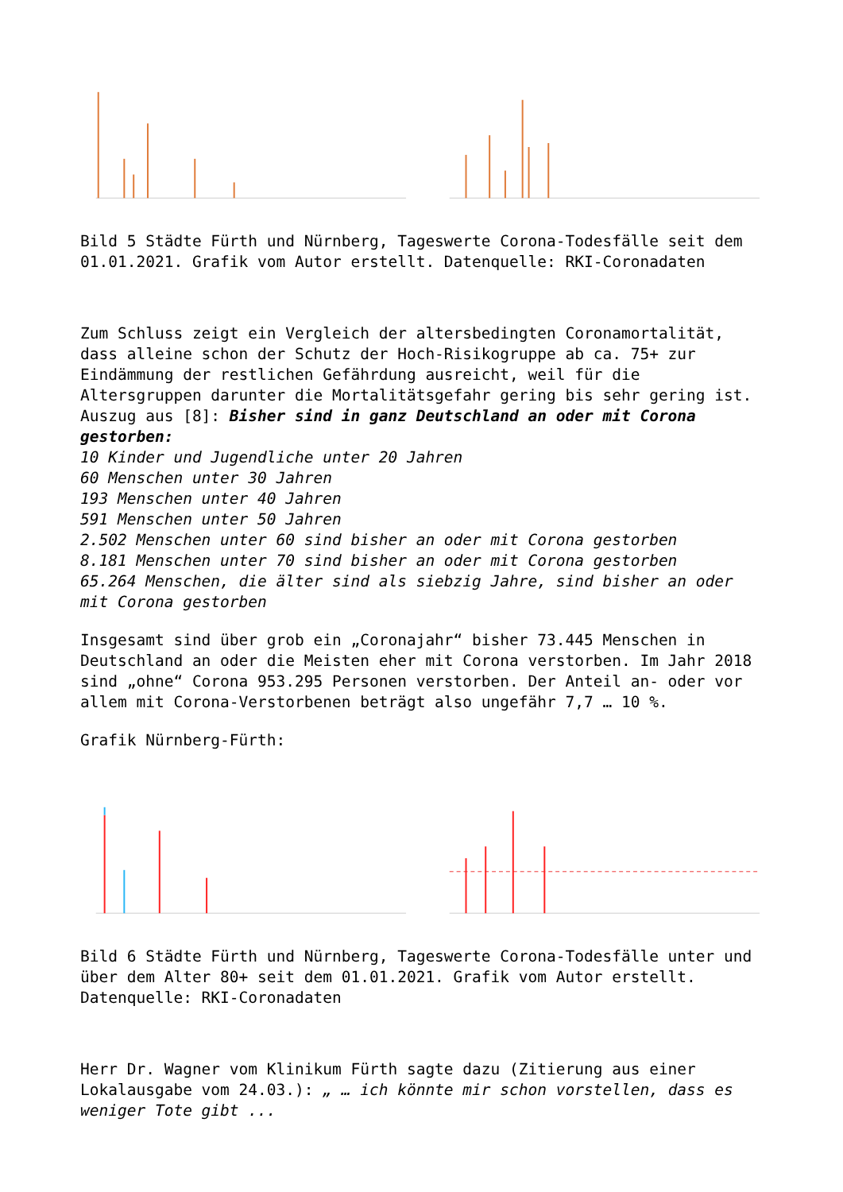Bild 5 Städte Fürth und Nürnberg, Tageswerte Corona-Todesfälle seit dem 01.01.2021. Grafik vom Autor erstellt. Datenquelle: RKI-Coronadaten
Zum Schluss zeigt ein Vergleich der altersbedingten Coronamortalität, dass alleine schon der Schutz der Hoch-Risikogruppe ab ca. 75+ zur Eindämmung der restlichen Gefährdung ausreicht, weil für die Altersgruppen darunter die Mortalitätsgefahr gering bis sehr gering ist. Auszug aus [8]: Bisher sind in ganz Deutschland an oder mit Corona gestorben:
10 Kinder und Jugendliche unter 20 Jahren
60 Menschen unter 30 Jahren
193 Menschen unter 40 Jahren
591 Menschen unter 50 Jahren
2.502 Menschen unter 60 sind bisher an oder mit Corona gestorben
8.181 Menschen unter 70 sind bisher an oder mit Corona gestorben
65.264 Menschen, die älter sind als siebzig Jahre, sind bisher an oder mit Corona gestorben
Insgesamt sind über grob ein „Coronajahr“ bisher 73.445 Menschen in Deutschland an oder die Meisten eher mit Corona verstorben. Im Jahr 2018 sind „ohne“ Corona 953.295 Personen verstorben. Der Anteil an- oder vor allem mit Corona-Verstorbenen beträgt also ungefähr 7,7 … 10 %.
Grafik Nürnberg-Fürth:
Bild 6 Städte Fürth und Nürnberg, Tageswerte Corona-Todesfälle unter und über dem Alter 80+ seit dem 01.01.2021. Grafik vom Autor erstellt. Datenquelle: RKI-Coronadaten
Herr Dr. Wagner vom Klinikum Fürth sagte dazu (Zitierung aus einer Lokalausgabe vom 24.03.): „ … ich könnte mir schon vorstellen, dass es weniger Tote gibt ...